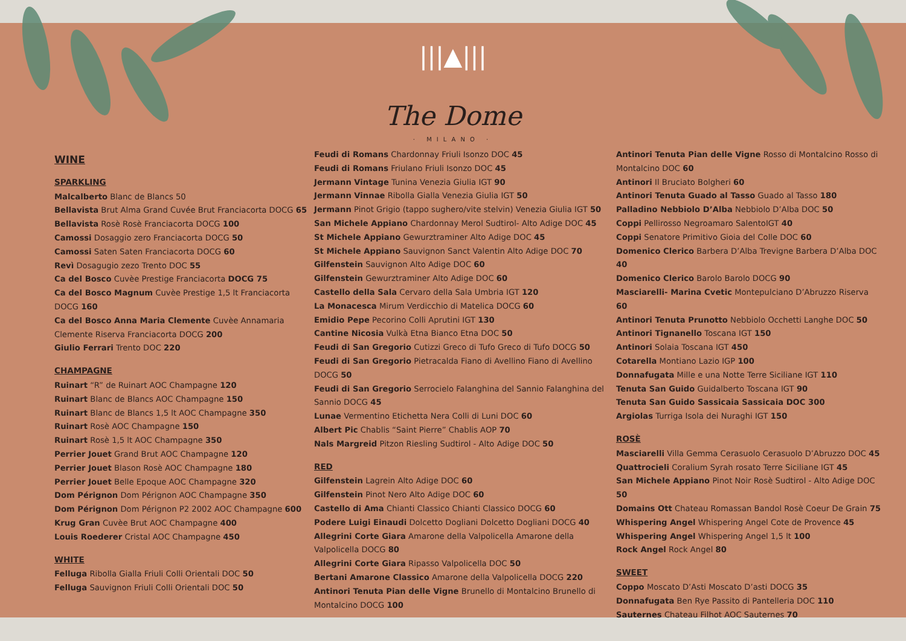|||▲|||
The Dome
· MILANO ·
WINE
SPARKLING
Malcalberto Blanc de Blancs 50
Bellavista Brut Alma Grand Cuvée Brut Franciacorta DOCG 65
Bellavista Rosè Rosè Franciacorta DOCG 100
Camossi Dosaggio zero Franciacorta DOCG 50
Camossi Saten Saten Franciacorta DOCG 60
Revì Dosagugio zezo Trento DOC 55
Ca del Bosco Cuvèe Prestige Franciacorta DOCG 75
Ca del Bosco Magnum Cuvèe Prestige 1,5 lt Franciacorta DOCG 160
Ca del Bosco Anna Maria Clemente Cuvèe Annamaria Clemente Riserva Franciacorta DOCG 200
Giulio Ferrari Trento DOC 220
CHAMPAGNE
Ruinart “R” de Ruinart AOC Champagne 120
Ruinart Blanc de Blancs AOC Champagne 150
Ruinart Blanc de Blancs 1,5 lt AOC Champagne 350
Ruinart Rosè AOC Champagne 150
Ruinart Rosè 1,5 lt AOC Champagne 350
Perrier Jouet Grand Brut AOC Champagne 120
Perrier Jouet Blason Rosè AOC Champagne 180
Perrier Jouet Belle Epoque AOC Champagne 320
Dom Pérignon Dom Pérignon AOC Champagne 350
Dom Pérignon Dom Pérignon P2 2002 AOC Champagne 600
Krug Gran Cuvèe Brut AOC Champagne 400
Louis Roederer Cristal AOC Champagne 450
WHITE
Felluga Ribolla Gialla Friuli Colli Orientali DOC 50
Felluga Sauvignon Friuli Colli Orientali DOC 50
Feudi di Romans Chardonnay Friuli Isonzo DOC 45
Feudi di Romans Friulano Friuli Isonzo DOC 45
Jermann Vintage Tunina Venezia Giulia IGT 90
Jermann Vinnae Ribolla Gialla Venezia Giulia IGT 50
Jermann Pinot Grigio (tappo sughero/vite stelvin) Venezia Giulia IGT 50
San Michele Appiano Chardonnay Merol Sudtirol- Alto Adige DOC 45
St Michele Appiano Gewurztraminer Alto Adige DOC 45
St Michele Appiano Sauvignon Sanct Valentin Alto Adige DOC 70
Gilfenstein Sauvignon Alto Adige DOC 60
Gilfenstein Gewurztraminer Alto Adige DOC 60
Castello della Sala Cervaro della Sala Umbria IGT 120
La Monacesca Mirum Verdicchio di Matelica DOCG 60
Emidio Pepe Pecorino Colli Aprutini IGT 130
Cantine Nicosia Vulkà Etna Bianco Etna DOC 50
Feudi di San Gregorio Cutizzi Greco di Tufo Greco di Tufo DOCG 50
Feudi di San Gregorio Pietracalda Fiano di Avellino Fiano di Avellino DOCG 50
Feudi di San Gregorio Serrocielo Falanghina del Sannio Falanghina del Sannio DOCG 45
Lunae Vermentino Etichetta Nera Colli di Luni DOC 60
Albert Pic Chablis “Saint Pierre” Chablis AOP 70
Nals Margreid Pitzon Riesling Sudtirol - Alto Adige DOC 50
RED
Gilfenstein Lagrein Alto Adige DOC 60
Gilfenstein Pinot Nero Alto Adige DOC 60
Castello di Ama Chianti Classico Chianti Classico DOCG 60
Podere Luigi Einaudi Dolcetto Dogliani Dolcetto Dogliani DOCG 40
Allegrini Corte Giara Amarone della Valpolicella Amarone della Valpolicella DOCG 80
Allegrini Corte Giara Ripasso Valpolicella DOC 50
Bertani Amarone Classico Amarone della Valpolicella DOCG 220
Antinori Tenuta Pian delle Vigne Brunello di Montalcino Brunello di Montalcino DOCG 100
Antinori Tenuta Pian delle Vigne Rosso di Montalcino Rosso di Montalcino DOC 60
Antinori Il Bruciato Bolgheri 60
Antinori Tenuta Guado al Tasso Guado al Tasso 180
Palladino Nebbiolo D’Alba Nebbiolo D’Alba DOC 50
Coppi Pellirosso Negroamaro SalentoIGT 40
Coppi Senatore Primitivo Gioia del Colle DOC 60
Domenico Clerico Barbera D’Alba Trevigne Barbera D’Alba DOC 40
Domenico Clerico Barolo Barolo DOCG 90
Masciarelli- Marina Cvetic Montepulciano D’Abruzzo Riserva 60
Antinori Tenuta Prunotto Nebbiolo Occhetti Langhe DOC 50
Antinori Tignanello Toscana IGT 150
Antinori Solaia Toscana IGT 450
Cotarella Montiano Lazio IGP 100
Donnafugata Mille e una Notte Terre Siciliane IGT 110
Tenuta San Guido Guidalberto Toscana IGT 90
Tenuta San Guido Sassicaia Sassicaia DOC 300
Argiolas Turriga Isola dei Nuraghi IGT 150
ROSÈ
Masciarelli Villa Gemma Cerasuolo Cerasuolo D’Abruzzo DOC 45
Quattrocieli Coralium Syrah rosato Terre Siciliane IGT 45
San Michele Appiano Pinot Noir Rosè Sudtirol - Alto Adige DOC 50
Domains Ott Chateau Romassan Bandol Rosè Coeur De Grain 75
Whispering Angel Whispering Angel Cote de Provence 45
Whispering Angel Whispering Angel 1,5 lt 100
Rock Angel Rock Angel 80
SWEET
Coppo Moscato D’Asti Moscato D’asti DOCG 35
Donnafugata Ben Rye Passito di Pantelleria DOC 110
Sauternes Chateau Filhot AOC Sauternes 70